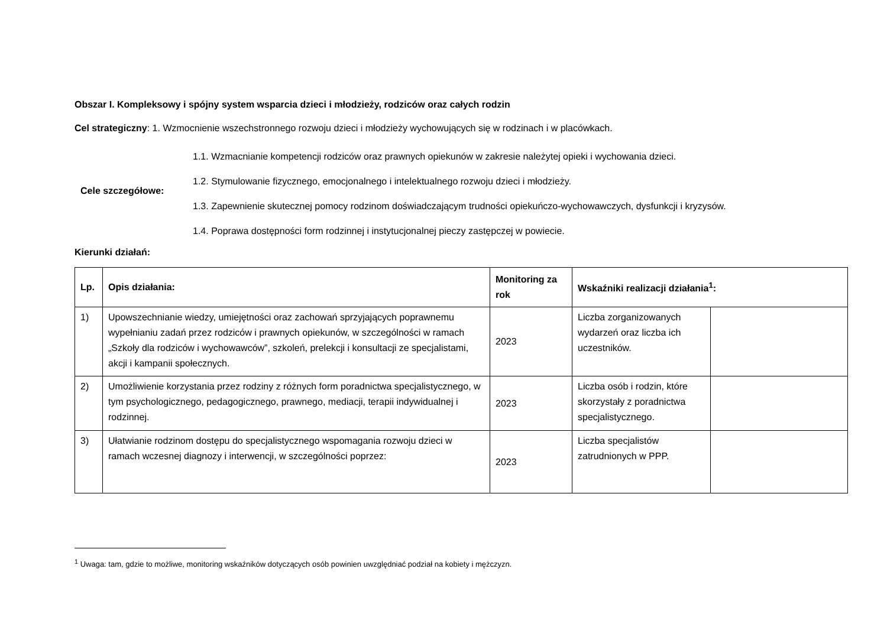Obszar I. Kompleksowy i spójny system wsparcia dzieci i młodzieży, rodziców oraz całych rodzin
Cel strategiczny: 1. Wzmocnienie wszechstronnego rozwoju dzieci i młodzieży wychowujących się w rodzinach i w placówkach.
Cele szczegółowe:
1.1. Wzmacnianie kompetencji rodziców oraz prawnych opiekunów w zakresie należytej opieki i wychowania dzieci.
1.2. Stymulowanie fizycznego, emocjonalnego i intelektualnego rozwoju dzieci i młodzieży.
1.3. Zapewnienie skutecznej pomocy rodzinom doświadczającym trudności opiekuńczo-wychowawczych, dysfunkcji i kryzysów.
1.4. Poprawa dostępności form rodzinnej i instytucjonalnej pieczy zastępczej w powiecie.
Kierunki działań:
| Lp. | Opis działania: | Monitoring za rok | Wskaźniki realizacji działania<sup>1</sup>: | |
| --- | --- | --- | --- | --- |
| 1) | Upowszechnianie wiedzy, umiejętności oraz zachowań sprzyjających poprawnemu wypełnianiu zadań przez rodziców i prawnych opiekunów, w szczególności w ramach „Szkoły dla rodziców i wychowawców”, szkoleń, prelekcji i konsultacji ze specjalistami, akcji i kampanii społecznych. | 2023 | Liczba zorganizowanych wydarzeń oraz liczba ich uczestników. | |
| 2) | Umożliwienie korzystania przez rodziny z różnych form poradnictwa specjalistycznego, w tym psychologicznego, pedagogicznego, prawnego, mediacji, terapii indywidualnej i rodzinnej. | 2023 | Liczba osób i rodzin, które skorzystały z poradnictwa specjalistycznego. | |
| 3) | Ułatwianie rodzinom dostępu do specjalistycznego wspomagania rozwoju dzieci w ramach wczesnej diagnozy i interwencji, w szczególności poprzez: | 2023 | Liczba specjalistów zatrudnionych w PPP. | |
<sup>1</sup> Uwaga: tam, gdzie to możliwe, monitoring wskaźników dotyczących osób powinien uwzględniać podział na kobiety i mężczyzn.